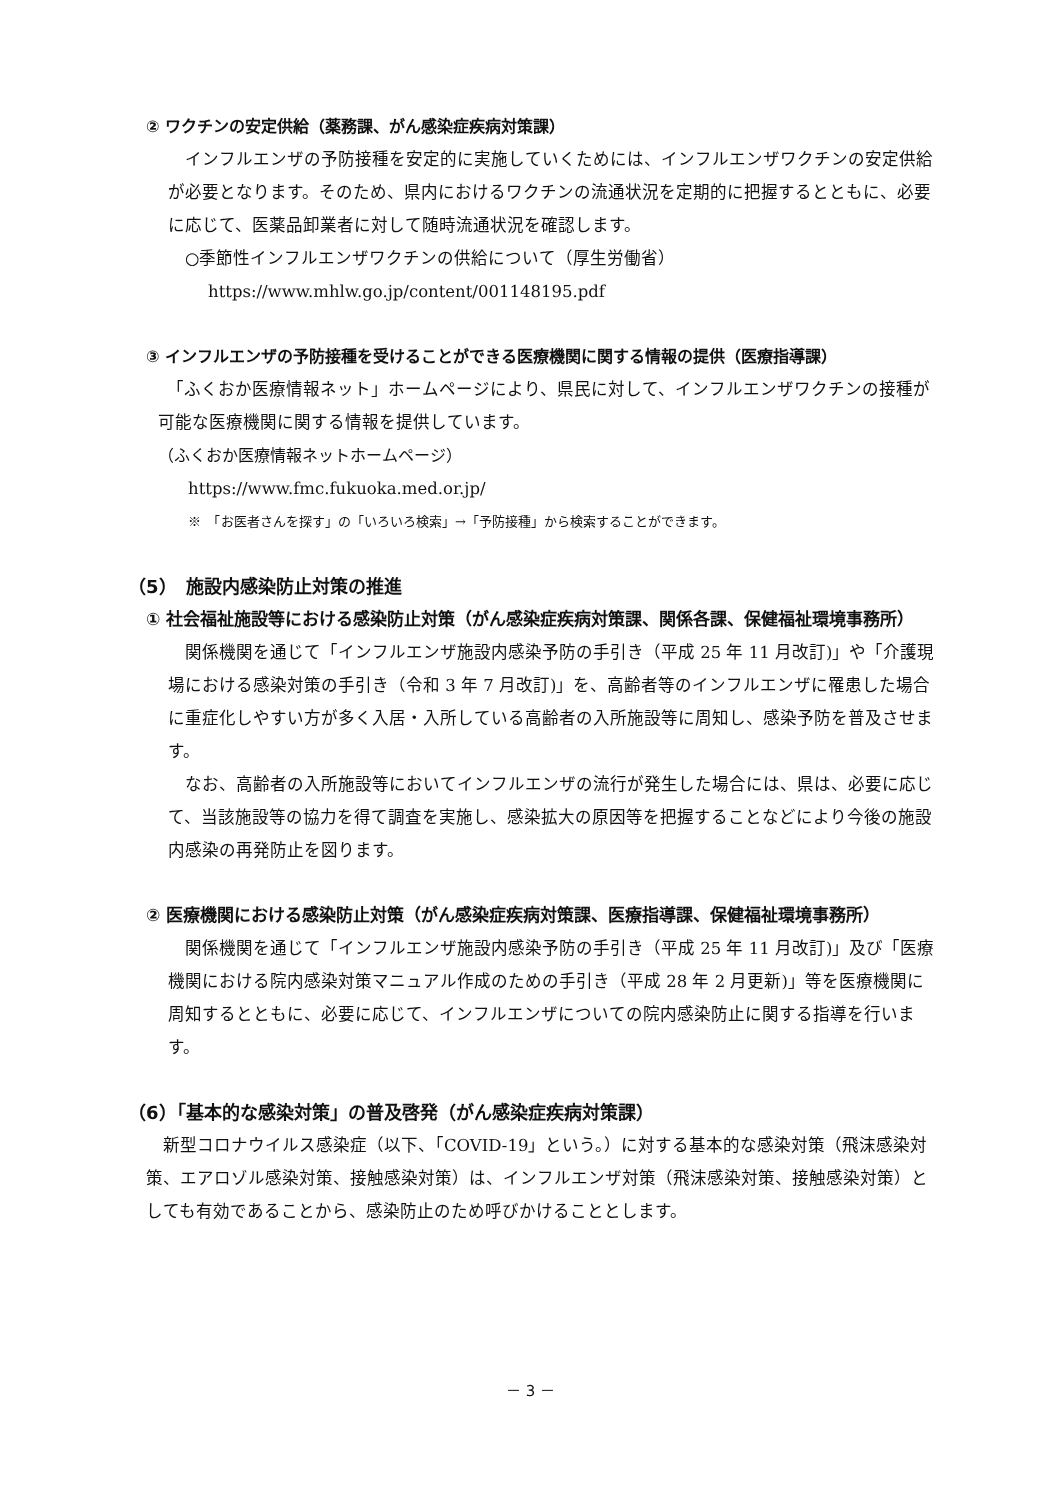② ワクチンの安定供給（薬務課、がん感染症疾病対策課）
　インフルエンザの予防接種を安定的に実施していくためには、インフルエンザワクチンの安定供給が必要となります。そのため、県内におけるワクチンの流通状況を定期的に把握するとともに、必要に応じて、医薬品卸業者に対して随時流通状況を確認します。
　○季節性インフルエンザワクチンの供給について（厚生労働省）
https://www.mhlw.go.jp/content/001148195.pdf
③ インフルエンザの予防接種を受けることができる医療機関に関する情報の提供（医療指導課）
　「ふくおか医療情報ネット」ホームページにより、県民に対して、インフルエンザワクチンの接種が可能な医療機関に関する情報を提供しています。
（ふくおか医療情報ネットホームページ）
https://www.fmc.fukuoka.med.or.jp/
※　「お医者さんを探す」の「いろいろ検索」→「予防接種」から検索することができます。
（5）　施設内感染防止対策の推進
① 社会福祉施設等における感染防止対策（がん感染症疾病対策課、関係各課、保健福祉環境事務所）
　関係機関を通じて「インフルエンザ施設内感染予防の手引き（平成 25 年 11 月改訂)」や「介護現場における感染対策の手引き（令和 3 年 7 月改訂)」を、高齢者等のインフルエンザに罹患した場合に重症化しやすい方が多く入居・入所している高齢者の入所施設等に周知し、感染予防を普及させます。
　なお、高齢者の入所施設等においてインフルエンザの流行が発生した場合には、県は、必要に応じて、当該施設等の協力を得て調査を実施し、感染拡大の原因等を把握することなどにより今後の施設内感染の再発防止を図ります。
② 医療機関における感染防止対策（がん感染症疾病対策課、医療指導課、保健福祉環境事務所）
　関係機関を通じて「インフルエンザ施設内感染予防の手引き（平成 25 年 11 月改訂)」及び「医療機関における院内感染対策マニュアル作成のための手引き（平成 28 年 2 月更新)」等を医療機関に周知するとともに、必要に応じて、インフルエンザについての院内感染防止に関する指導を行います。
（6）「基本的な感染対策」の普及啓発（がん感染症疾病対策課）
　新型コロナウイルス感染症（以下、「COVID-19」という。）に対する基本的な感染対策（飛沫感染対策、エアロゾル感染対策、接触感染対策）は、インフルエンザ対策（飛沫感染対策、接触感染対策）としても有効であることから、感染防止のため呼びかけることとします。
－ 3 －